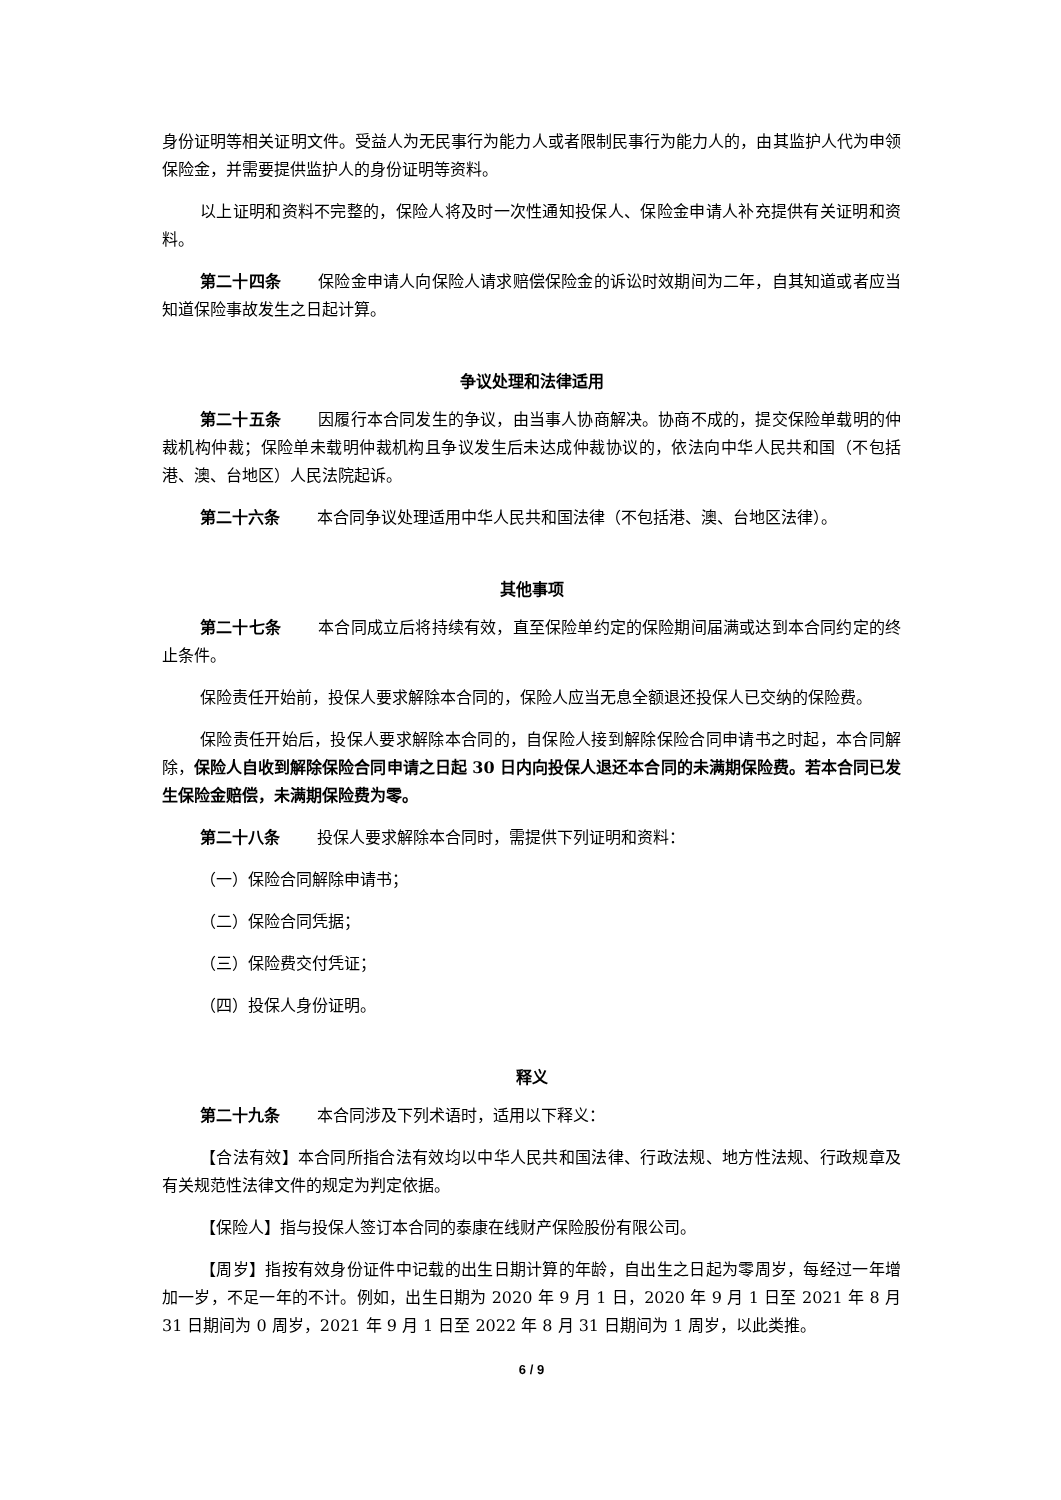身份证明等相关证明文件。受益人为无民事行为能力人或者限制民事行为能力人的，由其监护人代为申领保险金，并需要提供监护人的身份证明等资料。
以上证明和资料不完整的，保险人将及时一次性通知投保人、保险金申请人补充提供有关证明和资料。
第二十四条 保险金申请人向保险人请求赔偿保险金的诉讼时效期间为二年，自其知道或者应当知道保险事故发生之日起计算。
争议处理和法律适用
第二十五条 因履行本合同发生的争议，由当事人协商解决。协商不成的，提交保险单载明的仲裁机构仲裁；保险单未载明仲裁机构且争议发生后未达成仲裁协议的，依法向中华人民共和国（不包括港、澳、台地区）人民法院起诉。
第二十六条 本合同争议处理适用中华人民共和国法律（不包括港、澳、台地区法律）。
其他事项
第二十七条 本合同成立后将持续有效，直至保险单约定的保险期间届满或达到本合同约定的终止条件。
保险责任开始前，投保人要求解除本合同的，保险人应当无息全额退还投保人已交纳的保险费。
保险责任开始后，投保人要求解除本合同的，自保险人接到解除保险合同申请书之时起，本合同解除，保险人自收到解除保险合同申请之日起 30 日内向投保人退还本合同的未满期保险费。若本合同已发生保险金赔偿，未满期保险费为零。
第二十八条 投保人要求解除本合同时，需提供下列证明和资料：
（一）保险合同解除申请书；
（二）保险合同凭据；
（三）保险费交付凭证；
（四）投保人身份证明。
释义
第二十九条 本合同涉及下列术语时，适用以下释义：
【合法有效】本合同所指合法有效均以中华人民共和国法律、行政法规、地方性法规、行政规章及有关规范性法律文件的规定为判定依据。
【保险人】指与投保人签订本合同的泰康在线财产保险股份有限公司。
【周岁】指按有效身份证件中记载的出生日期计算的年龄，自出生之日起为零周岁，每经过一年增加一岁，不足一年的不计。例如，出生日期为 2020 年 9 月 1 日，2020 年 9 月 1 日至 2021 年 8 月 31 日期间为 0 周岁，2021 年 9 月 1 日至 2022 年 8 月 31 日期间为 1 周岁，以此类推。
6 / 9